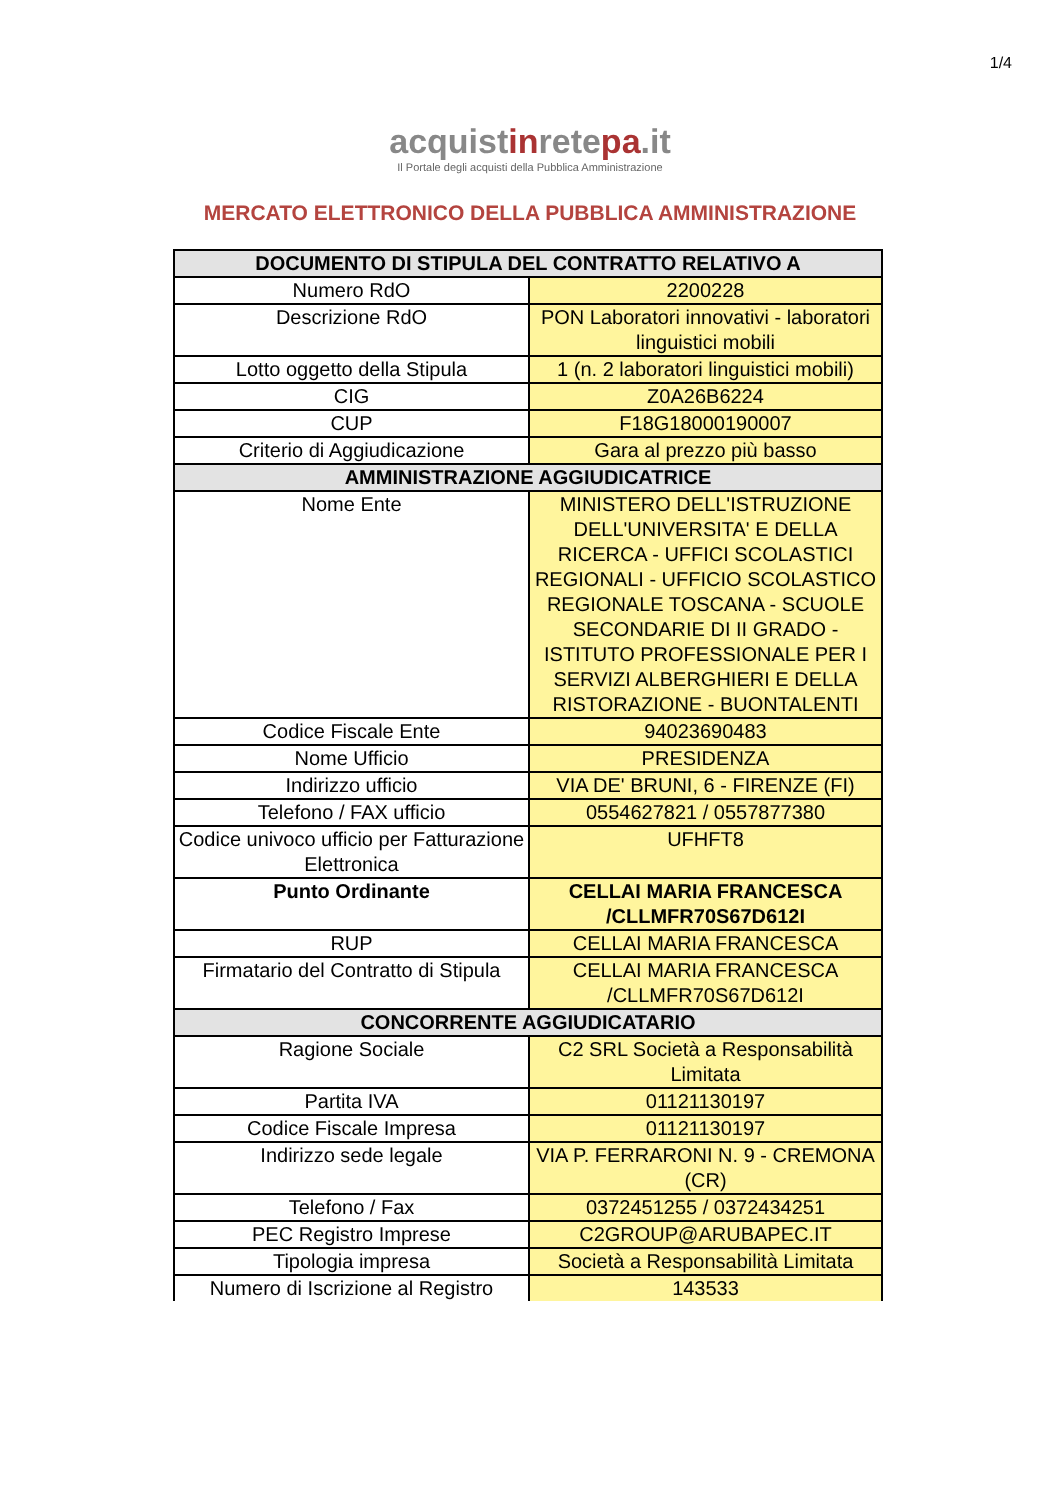1/4
acquistinretepa.it
Il Portale degli acquisti della Pubblica Amministrazione
MERCATO ELETTRONICO DELLA PUBBLICA AMMINISTRAZIONE
| DOCUMENTO DI STIPULA DEL CONTRATTO RELATIVO A | |
| --- | --- |
| Numero RdO | 2200228 |
| Descrizione RdO | PON Laboratori innovativi - laboratori linguistici mobili |
| Lotto oggetto della Stipula | 1 (n. 2 laboratori linguistici mobili) |
| CIG | Z0A26B6224 |
| CUP | F18G18000190007 |
| Criterio di Aggiudicazione | Gara al prezzo più basso |
| AMMINISTRAZIONE AGGIUDICATRICE | |
| Nome Ente | MINISTERO DELL'ISTRUZIONE DELL'UNIVERSITA' E DELLA RICERCA - UFFICI SCOLASTICI REGIONALI - UFFICIO SCOLASTICO REGIONALE TOSCANA - SCUOLE SECONDARIE DI II GRADO - ISTITUTO PROFESSIONALE PER I SERVIZI ALBERGHIERI E DELLA RISTORAZIONE - BUONTALENTI |
| Codice Fiscale Ente | 94023690483 |
| Nome Ufficio | PRESIDENZA |
| Indirizzo ufficio | VIA DE' BRUNI, 6 - FIRENZE (FI) |
| Telefono / FAX ufficio | 0554627821 / 0557877380 |
| Codice univoco ufficio per Fatturazione Elettronica | UFHFT8 |
| Punto Ordinante | CELLAI MARIA FRANCESCA /CLLMFR70S67D612I |
| RUP | CELLAI MARIA FRANCESCA |
| Firmatario del Contratto di Stipula | CELLAI MARIA FRANCESCA /CLLMFR70S67D612I |
| CONCORRENTE AGGIUDICATARIO | |
| Ragione Sociale | C2 SRL Società a Responsabilità Limitata |
| Partita IVA | 01121130197 |
| Codice Fiscale Impresa | 01121130197 |
| Indirizzo sede legale | VIA P. FERRARONI N. 9 - CREMONA (CR) |
| Telefono / Fax | 0372451255 / 0372434251 |
| PEC Registro Imprese | C2GROUP@ARUBAPEC.IT |
| Tipologia impresa | Società a Responsabilità Limitata |
| Numero di Iscrizione al Registro | 143533 |